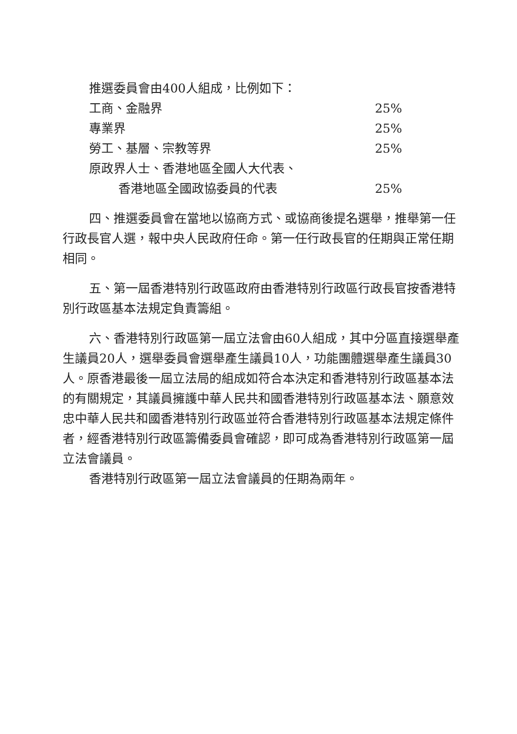| 推選委員會由400人組成，比例如下： | |
| 工商、金融界 | 25% |
| 專業界 | 25% |
| 勞工、基層、宗教等界 | 25% |
| 原政界人士、香港地區全國人大代表、 | |
| 香港地區全國政協委員的代表 | 25% |
四、推選委員會在當地以協商方式、或協商後提名選舉，推舉第一任行政長官人選，報中央人民政府任命。第一任行政長官的任期與正常任期相同。
五、第一屆香港特別行政區政府由香港特別行政區行政長官按香港特別行政區基本法規定負責籌組。
六、香港特別行政區第一屆立法會由60人組成，其中分區直接選舉產生議員20人，選舉委員會選舉產生議員10人，功能團體選舉產生議員30人。原香港最後一屆立法局的組成如符合本決定和香港特別行政區基本法的有關規定，其議員擁護中華人民共和國香港特別行政區基本法、願意效忠中華人民共和國香港特別行政區並符合香港特別行政區基本法規定條件者，經香港特別行政區籌備委員會確認，即可成為香港特別行政區第一屆立法會議員。
香港特別行政區第一屆立法會議員的任期為兩年。